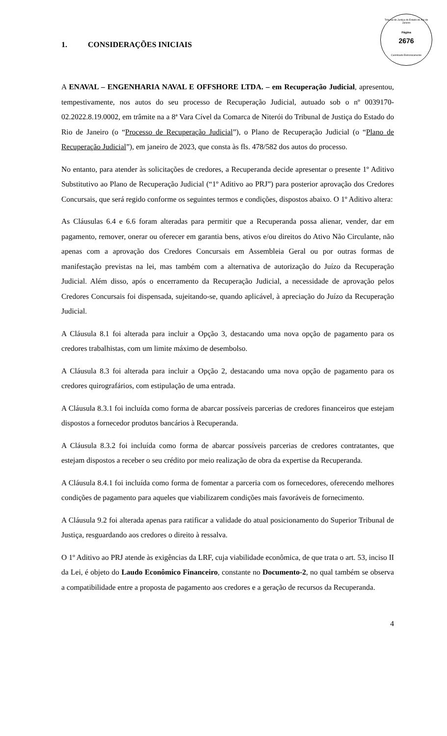Tribunal de Justiça do Estado do Rio de Janeiro
Página
2676
Carimbado Eletronicamente
1. CONSIDERAÇÕES INICIAIS
A ENAVAL – ENGENHARIA NAVAL E OFFSHORE LTDA. – em Recuperação Judicial, apresentou, tempestivamente, nos autos do seu processo de Recuperação Judicial, autuado sob o nº 0039170-02.2022.8.19.0002, em trâmite na a 8ª Vara Cível da Comarca de Niterói do Tribunal de Justiça do Estado do Rio de Janeiro (o “Processo de Recuperação Judicial”), o Plano de Recuperação Judicial (o “Plano de Recuperação Judicial”), em janeiro de 2023, que consta às fls. 478/582 dos autos do processo.
No entanto, para atender às solicitações de credores, a Recuperanda decide apresentar o presente 1º Aditivo Substitutivo ao Plano de Recuperação Judicial (“1º Aditivo ao PRJ”) para posterior aprovação dos Credores Concursais, que será regido conforme os seguintes termos e condições, dispostos abaixo. O 1º Aditivo altera:
As Cláusulas 6.4 e 6.6 foram alteradas para permitir que a Recuperanda possa alienar, vender, dar em pagamento, remover, onerar ou oferecer em garantia bens, ativos e/ou direitos do Ativo Não Circulante, não apenas com a aprovação dos Credores Concursais em Assembleia Geral ou por outras formas de manifestação previstas na lei, mas também com a alternativa de autorização do Juízo da Recuperação Judicial. Além disso, após o encerramento da Recuperação Judicial, a necessidade de aprovação pelos Credores Concursais foi dispensada, sujeitando-se, quando aplicável, à apreciação do Juízo da Recuperação Judicial.
A Cláusula 8.1 foi alterada para incluir a Opção 3, destacando uma nova opção de pagamento para os credores trabalhistas, com um limite máximo de desembolso.
A Cláusula 8.3 foi alterada para incluir a Opção 2, destacando uma nova opção de pagamento para os credores quirografários, com estipulação de uma entrada.
A Cláusula 8.3.1 foi incluída como forma de abarcar possíveis parcerias de credores financeiros que estejam dispostos a fornecedor produtos bancários à Recuperanda.
A Cláusula 8.3.2 foi incluída como forma de abarcar possíveis parcerias de credores contratantes, que estejam dispostos a receber o seu crédito por meio realização de obra da expertise da Recuperanda.
A Cláusula 8.4.1 foi incluída como forma de fomentar a parceria com os fornecedores, oferecendo melhores condições de pagamento para aqueles que viabilizarem condições mais favoráveis de fornecimento.
A Cláusula 9.2 foi alterada apenas para ratificar a validade do atual posicionamento do Superior Tribunal de Justiça, resguardando aos credores o direito à ressalva.
O 1º Aditivo ao PRJ atende às exigências da LRF, cuja viabilidade econômica, de que trata o art. 53, inciso II da Lei, é objeto do Laudo Econômico Financeiro, constante no Documento-2, no qual também se observa a compatibilidade entre a proposta de pagamento aos credores e a geração de recursos da Recuperanda.
4